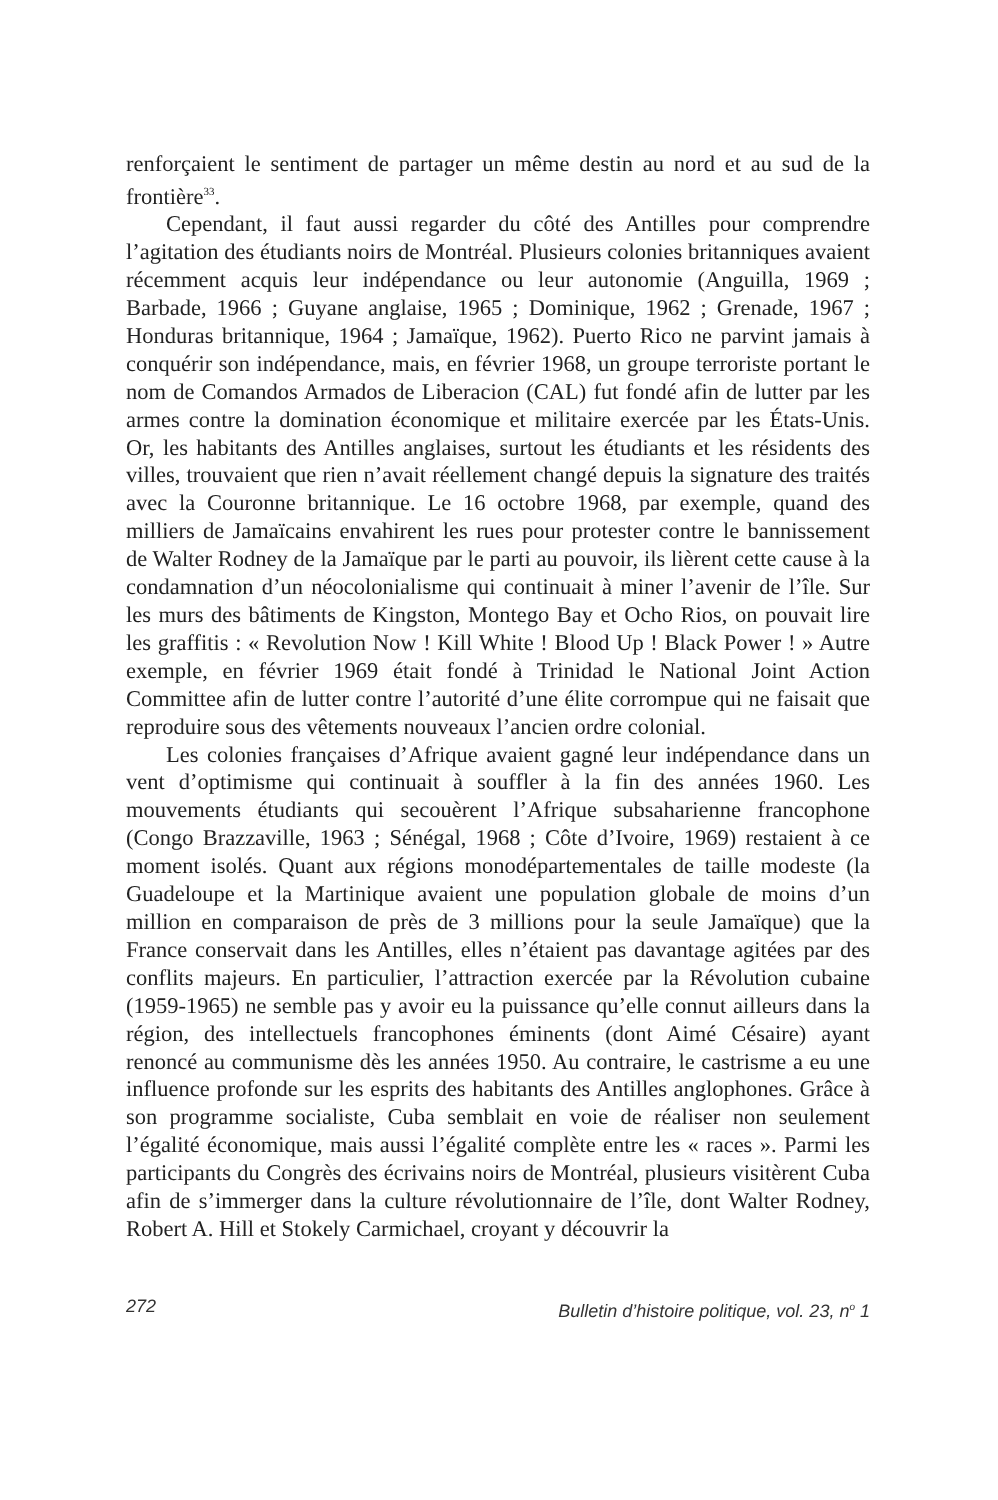renforçaient le sentiment de partager un même destin au nord et au sud de la frontière<sup>33</sup>.
Cependant, il faut aussi regarder du côté des Antilles pour comprendre l’agitation des étudiants noirs de Montréal. Plusieurs colonies britanniques avaient récemment acquis leur indépendance ou leur autonomie (Anguilla, 1969 ; Barbade, 1966 ; Guyane anglaise, 1965 ; Dominique, 1962 ; Grenade, 1967 ; Honduras britannique, 1964 ; Jamaïque, 1962). Puerto Rico ne parvint jamais à conquérir son indépendance, mais, en février 1968, un groupe terroriste portant le nom de Comandos Armados de Liberacion (CAL) fut fondé afin de lutter par les armes contre la domination économique et militaire exercée par les États-Unis. Or, les habitants des Antilles anglaises, surtout les étudiants et les résidents des villes, trouvaient que rien n’avait réellement changé depuis la signature des traités avec la Couronne britannique. Le 16 octobre 1968, par exemple, quand des milliers de Jamaïcains envahirent les rues pour protester contre le bannissement de Walter Rodney de la Jamaïque par le parti au pouvoir, ils lièrent cette cause à la condamnation d’un néocolonialisme qui continuait à miner l’avenir de l’île. Sur les murs des bâtiments de Kingston, Montego Bay et Ocho Rios, on pouvait lire les graffitis : « Revolution Now ! Kill White ! Blood Up ! Black Power ! » Autre exemple, en février 1969 était fondé à Trinidad le National Joint Action Committee afin de lutter contre l’autorité d’une élite corrompue qui ne faisait que reproduire sous des vêtements nouveaux l’ancien ordre colonial.
Les colonies françaises d’Afrique avaient gagné leur indépendance dans un vent d’optimisme qui continuait à souffler à la fin des années 1960. Les mouvements étudiants qui secouèrent l’Afrique subsaharienne francophone (Congo Brazzaville, 1963 ; Sénégal, 1968 ; Côte d’Ivoire, 1969) restaient à ce moment isolés. Quant aux régions monodépartementales de taille modeste (la Guadeloupe et la Martinique avaient une population globale de moins d’un million en comparaison de près de 3 millions pour la seule Jamaïque) que la France conservait dans les Antilles, elles n’étaient pas davantage agitées par des conflits majeurs. En particulier, l’attraction exercée par la Révolution cubaine (1959-1965) ne semble pas y avoir eu la puissance qu’elle connut ailleurs dans la région, des intellectuels francophones éminents (dont Aimé Césaire) ayant renoncé au communisme dès les années 1950. Au contraire, le castrisme a eu une influence profonde sur les esprits des habitants des Antilles anglophones. Grâce à son programme socialiste, Cuba semblait en voie de réaliser non seulement l’égalité économique, mais aussi l’égalité complète entre les « races ». Parmi les participants du Congrès des écrivains noirs de Montréal, plusieurs visitèrent Cuba afin de s’immerger dans la culture révolutionnaire de l’île, dont Walter Rodney, Robert A. Hill et Stokely Carmichael, croyant y découvrir la
272 Bulletin d’histoire politique, vol. 23, n<sup>o</sup> 1